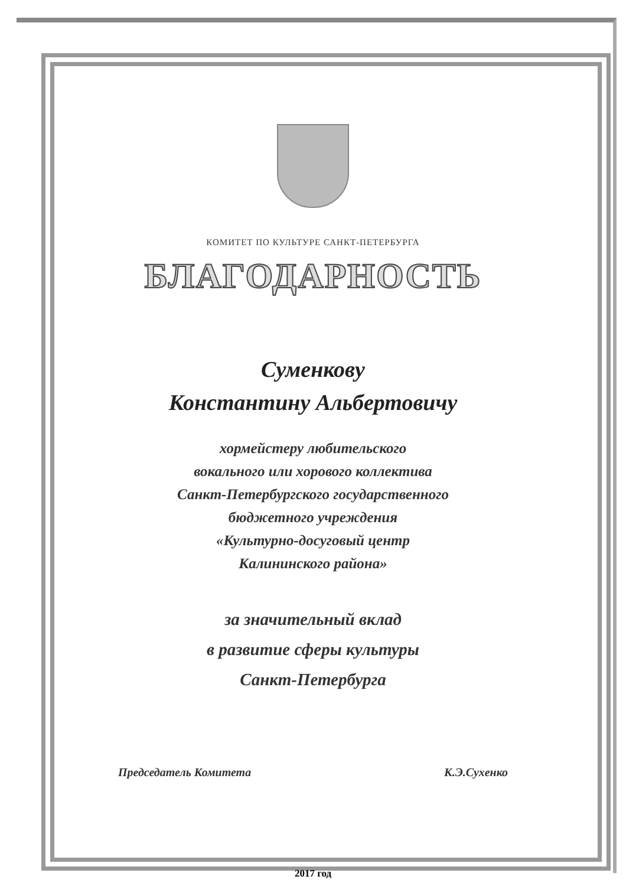КОМИТЕТ ПО КУЛЬТУРЕ САНКТ-ПЕТЕРБУРГА
БЛАГОДАРНОСТЬ
Суменкову
Константину Альбертовичу
хормейстеру любительского
вокального или хорового коллектива
Санкт-Петербургского государственного
бюджетного учреждения
«Культурно-досуговый центр
Калининского района»
за значительный вклад
в развитие сферы культуры
Санкт-Петербурга
Председатель Комитета К.Э.Сухенко
2017 год